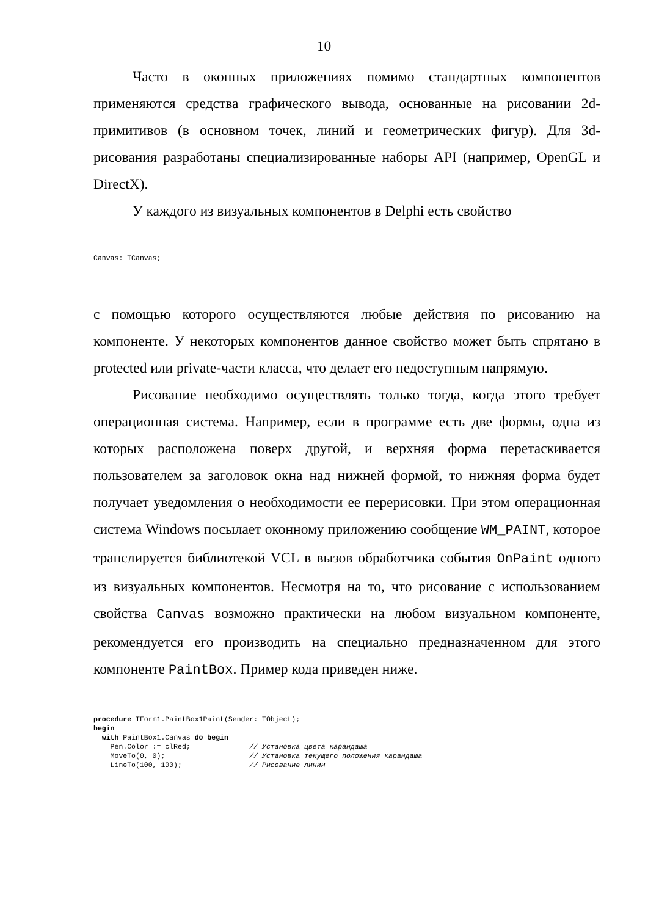10
Часто в оконных приложениях помимо стандартных компонентов применяются средства графического вывода, основанные на рисовании 2d-примитивов (в основном точек, линий и геометрических фигур). Для 3d-рисования разработаны специализированные наборы API (например, OpenGL и DirectX).
У каждого из визуальных компонентов в Delphi есть свойство
Canvas: TCanvas;
с помощью которого осуществляются любые действия по рисованию на компоненте. У некоторых компонентов данное свойство может быть спрятано в protected или private-части класса, что делает его недоступным напрямую.
Рисование необходимо осуществлять только тогда, когда этого требует операционная система. Например, если в программе есть две формы, одна из которых расположена поверх другой, и верхняя форма перетаскивается пользователем за заголовок окна над нижней формой, то нижняя форма будет получает уведомления о необходимости ее перерисовки. При этом операционная система Windows посылает оконному приложению сообщение WM_PAINT, которое транслируется библиотекой VCL в вызов обработчика события OnPaint одного из визуальных компонентов. Несмотря на то, что рисование с использованием свойства Canvas возможно практически на любом визуальном компоненте, рекомендуется его производить на специально предназначенном для этого компоненте PaintBox. Пример кода приведен ниже.
procedure TForm1.PaintBox1Paint(Sender: TObject); begin with PaintBox1.Canvas do begin Pen.Color := clRed; // Установка цвета карандаша MoveTo(0, 0); // Установка текущего положения карандаша LineTo(100, 100); // Рисование линии